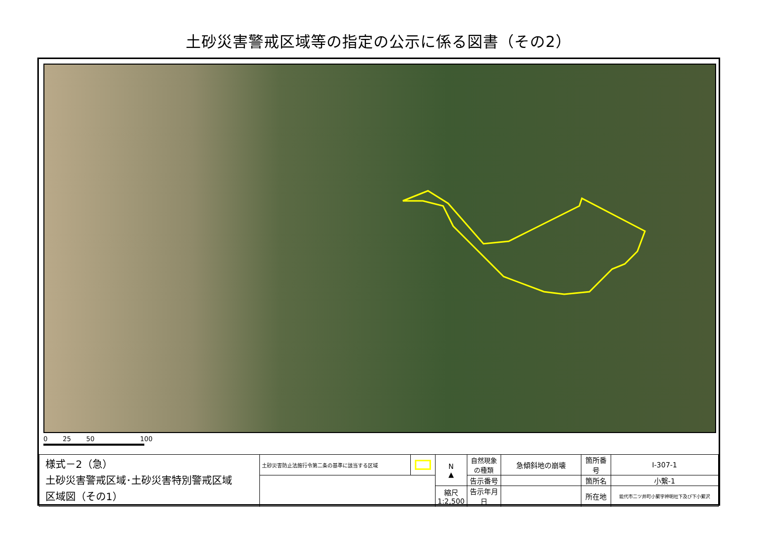土砂災害警戒区域等の指定の公示に係る図書（その2）
0 25 50 100
| 様式－2（急） 土砂災害警戒区域･土砂災害特別警戒区域 区域図（その1） | 土砂災害防止法施行令第二条の基準に該当する区域 | | N ▲ | 自然現象の種類 | 急傾斜地の崩壊 | 箇所番号 | Ⅰ-307-1 |
| | | | | 告示番号 | | 箇所名 | 小繋-1 |
| | | | 縮尺 1:2,500 | 告示年月日 | | 所在地 | 能代市二ツ井町小繋字神明社下及び下小繋沢 |